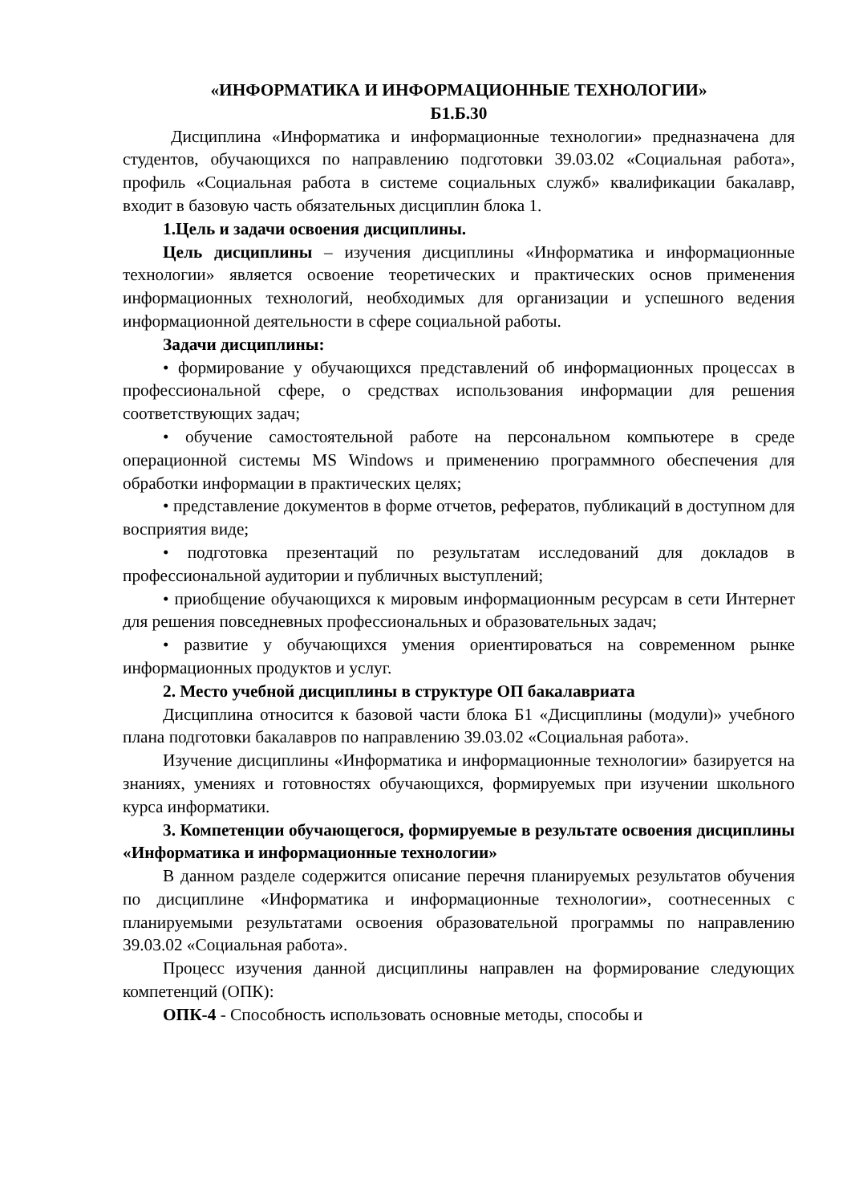«ИНФОРМАТИКА И ИНФОРМАЦИОННЫЕ ТЕХНОЛОГИИ»
Б1.Б.30
Дисциплина «Информатика и информационные технологии» предназначена для студентов, обучающихся по направлению подготовки 39.03.02 «Социальная работа», профиль «Социальная работа в системе социальных служб» квалификации бакалавр, входит в базовую часть обязательных дисциплин блока 1.
1.Цель и задачи освоения дисциплины.
Цель дисциплины – изучения дисциплины «Информатика и информационные технологии» является освоение теоретических и практических основ применения информационных технологий, необходимых для организации и успешного ведения информационной деятельности в сфере социальной работы.
Задачи дисциплины:
• формирование у обучающихся представлений об информационных процессах в профессиональной сфере, о средствах использования информации для решения соответствующих задач;
• обучение самостоятельной работе на персональном компьютере в среде операционной системы MS Windows и применению программного обеспечения для обработки информации в практических целях;
• представление документов в форме отчетов, рефератов, публикаций в доступном для восприятия виде;
• подготовка презентаций по результатам исследований для докладов в профессиональной аудитории и публичных выступлений;
• приобщение обучающихся к мировым информационным ресурсам в сети Интернет для решения повседневных профессиональных и образовательных задач;
• развитие у обучающихся умения ориентироваться на современном рынке информационных продуктов и услуг.
2. Место учебной дисциплины в структуре ОП бакалавриата
Дисциплина относится к базовой части блока Б1 «Дисциплины (модули)» учебного плана подготовки бакалавров по направлению 39.03.02 «Социальная работа».
Изучение дисциплины «Информатика и информационные технологии» базируется на знаниях, умениях и готовностях обучающихся, формируемых при изучении школьного курса информатики.
3. Компетенции обучающегося, формируемые в результате освоения дисциплины «Информатика и информационные технологии»
В данном разделе содержится описание перечня планируемых результатов обучения по дисциплине «Информатика и информационные технологии», соотнесенных с планируемыми результатами освоения образовательной программы по направлению 39.03.02 «Социальная работа».
Процесс изучения данной дисциплины направлен на формирование следующих компетенций (ОПК):
ОПК-4 - Способность использовать основные методы, способы и